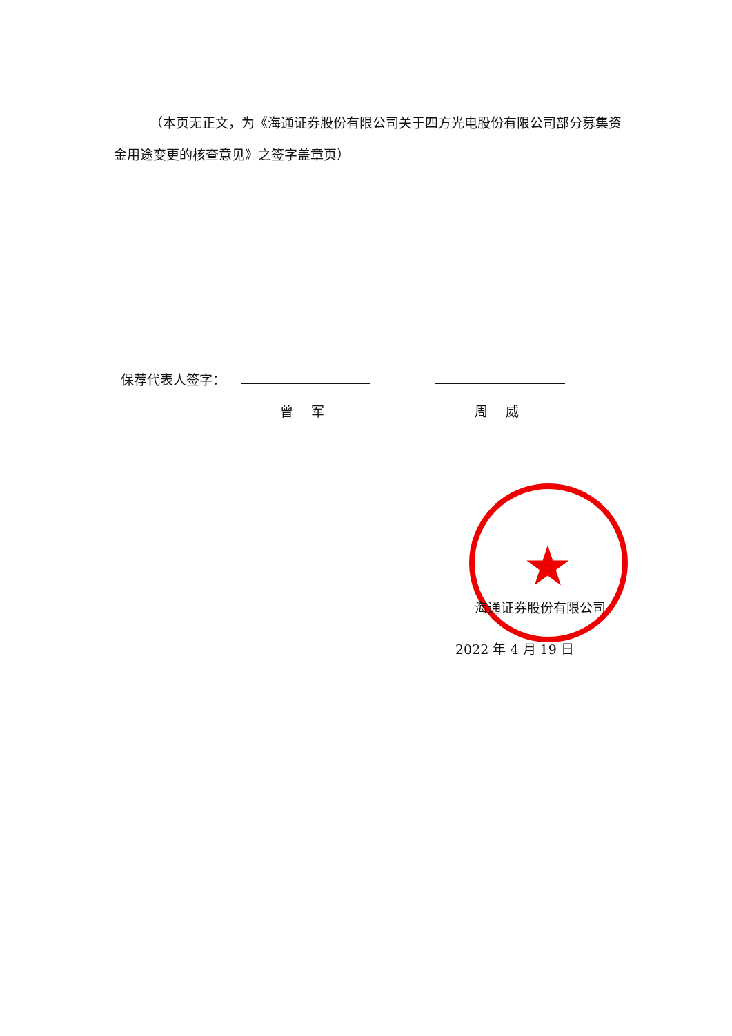（本页无正文，为《海通证券股份有限公司关于四方光电股份有限公司部分募集资金用途变更的核查意见》之签字盖章页）
保荐代表人签字：
曾 军 周 威
★
海通证券股份有限公司
2022 年 4 月 19 日